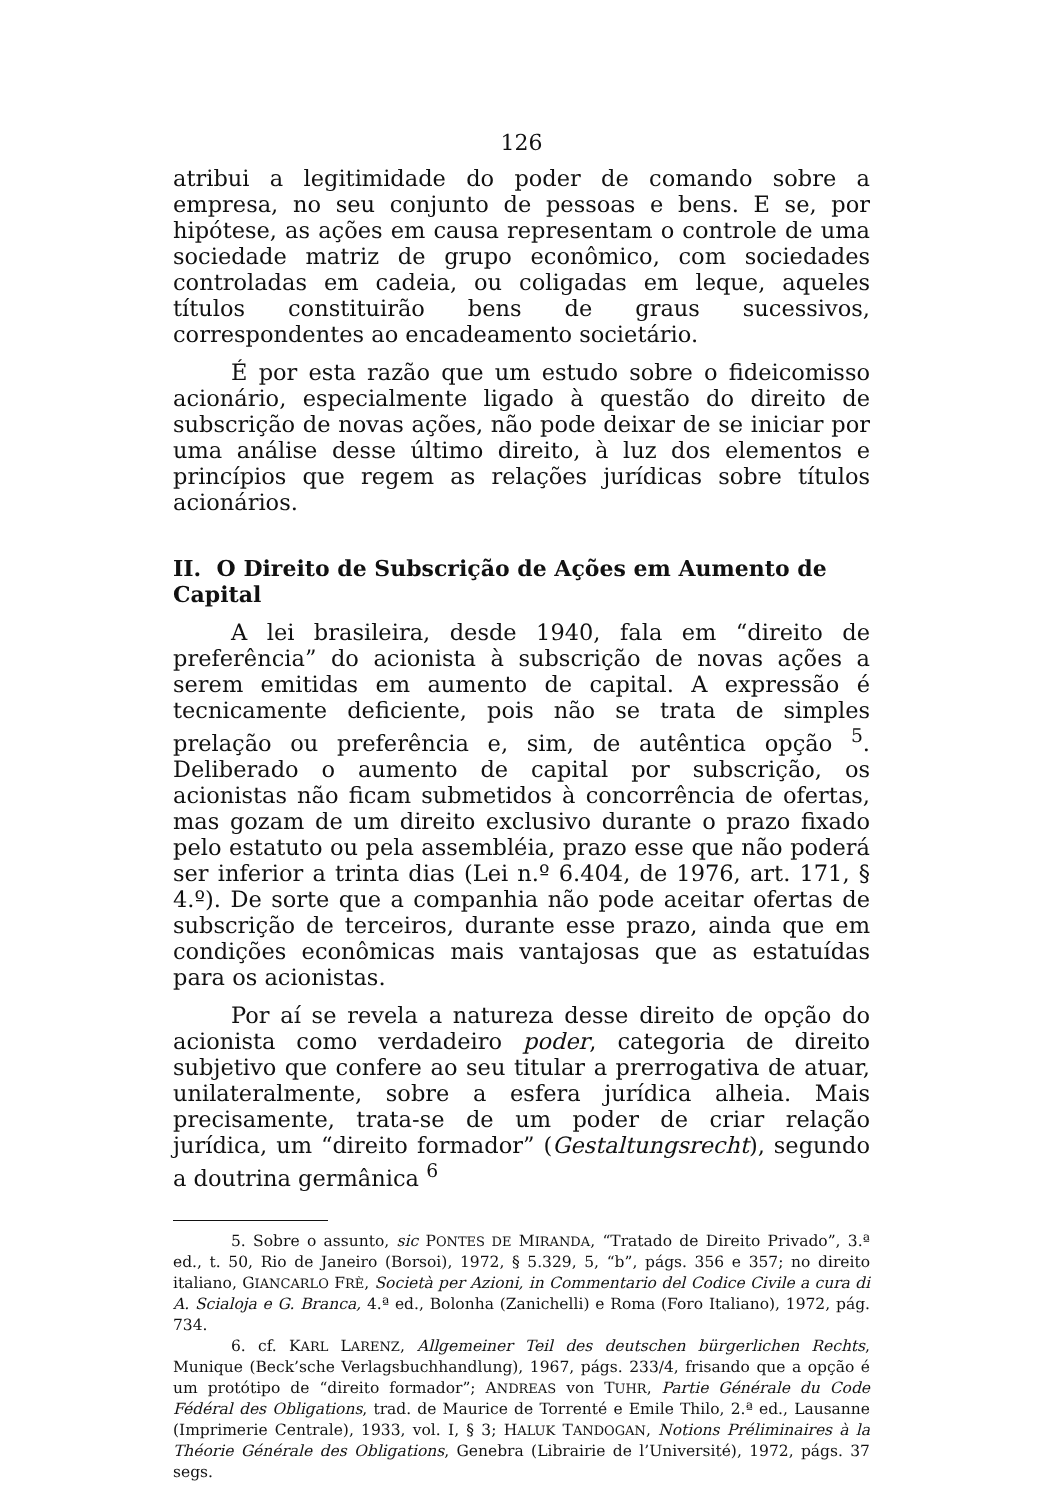126
atribui a legitimidade do poder de comando sobre a empresa, no seu conjunto de pessoas e bens. E se, por hipótese, as ações em causa representam o controle de uma sociedade matriz de grupo econômico, com sociedades controladas em cadeia, ou coligadas em leque, aqueles títulos constituirão bens de graus sucessivos, correspondentes ao encadeamento societário.
É por esta razão que um estudo sobre o fideicomisso acionário, especialmente ligado à questão do direito de subscrição de novas ações, não pode deixar de se iniciar por uma análise desse último direito, à luz dos elementos e princípios que regem as relações jurídicas sobre títulos acionários.
II. O Direito de Subscrição de Ações em Aumento de Capital
A lei brasileira, desde 1940, fala em “direito de preferência” do acionista à subscrição de novas ações a serem emitidas em aumento de capital. A expressão é tecnicamente deficiente, pois não se trata de simples prelação ou preferência e, sim, de autêntica opção <sup>5</sup>. Deliberado o aumento de capital por subscrição, os acionistas não ficam submetidos à concorrência de ofertas, mas gozam de um direito exclusivo durante o prazo fixado pelo estatuto ou pela assembléia, prazo esse que não poderá ser inferior a trinta dias (Lei n.º 6.404, de 1976, art. 171, § 4.º). De sorte que a companhia não pode aceitar ofertas de subscrição de terceiros, durante esse prazo, ainda que em condições econômicas mais vantajosas que as estatuídas para os acionistas.
Por aí se revela a natureza desse direito de opção do acionista como verdadeiro poder, categoria de direito subjetivo que confere ao seu titular a prerrogativa de atuar, unilateralmente, sobre a esfera jurídica alheia. Mais precisamente, trata-se de um poder de criar relação jurídica, um “direito formador” (Gestaltungsrecht), segundo a doutrina germânica <sup>6</sup>
5. Sobre o assunto, sic PONTES DE MIRANDA, “Tratado de Direito Privado”, 3.ª ed., t. 50, Rio de Janeiro (Borsoi), 1972, § 5.329, 5, “b”, págs. 356 e 357; no direito italiano, GIANCARLO FRÈ, Società per Azioni, in Commentario del Codice Civile a cura di A. Scialoja e G. Branca, 4.ª ed., Bolonha (Zanichelli) e Roma (Foro Italiano), 1972, pág. 734.
6. cf. KARL LARENZ, Allgemeiner Teil des deutschen bürgerlichen Rechts, Munique (Beck’sche Verlagsbuchhandlung), 1967, págs. 233/4, frisando que a opção é um protótipo de “direito formador”; ANDREAS von TUHR, Partie Générale du Code Fédéral des Obligations, trad. de Maurice de Torrenté e Emile Thilo, 2.ª ed., Lausanne (Imprimerie Centrale), 1933, vol. I, § 3; HALUK TANDOGAN, Notions Préliminaires à la Théorie Générale des Obligations, Genebra (Librairie de l’Université), 1972, págs. 37 segs.